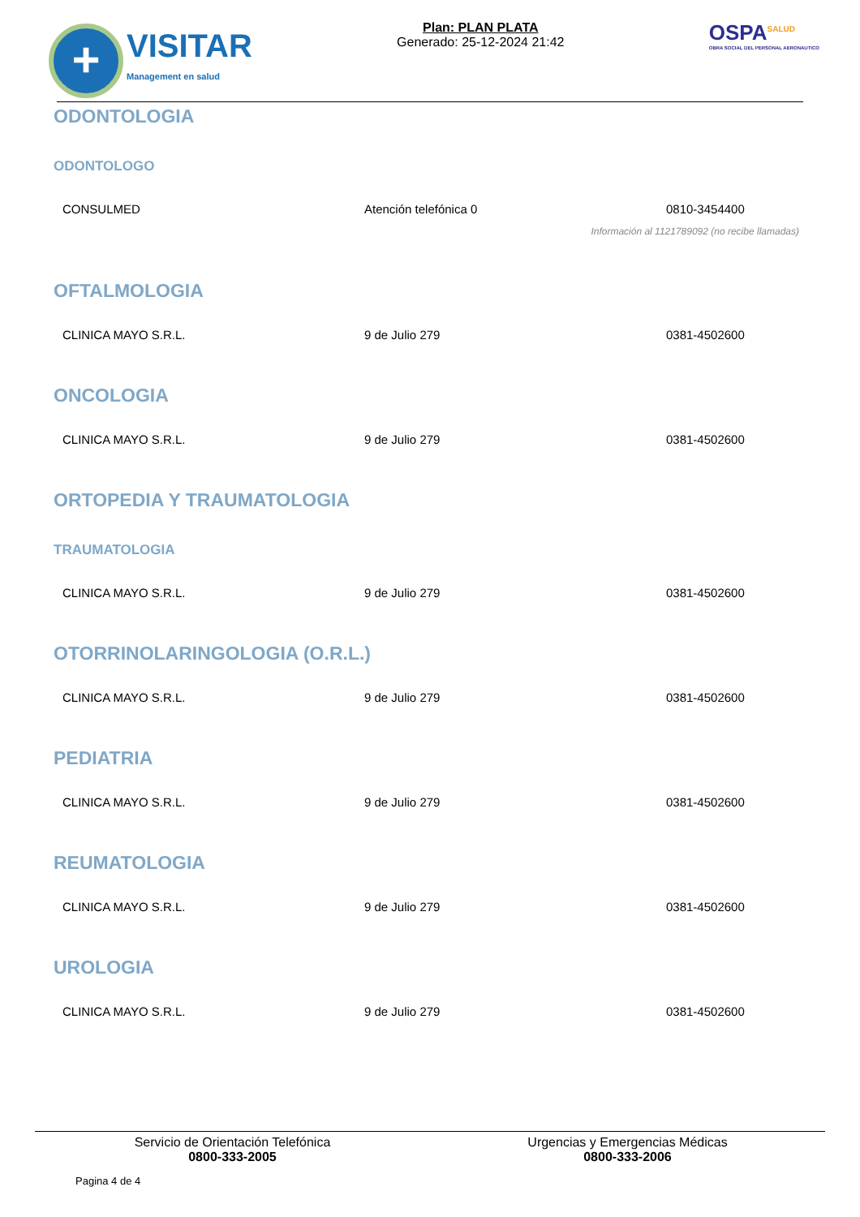+
VISITAR
Management en salud
Plan: PLAN PLATA
Generado: 25-12-2024 21:42
OSPA<sup>SALUD</sup>
OBRA SOCIAL DEL PERSONAL AERONAUTICO
ODONTOLOGIA
ODONTOLOGO
| CONSULMED | Atención telefónica 0 | 0810-3454400 |
| Información al 1121789092 (no recibe llamadas) | | |
OFTALMOLOGIA
| CLINICA MAYO S.R.L. | 9 de Julio 279 | 0381-4502600 |
ONCOLOGIA
| CLINICA MAYO S.R.L. | 9 de Julio 279 | 0381-4502600 |
ORTOPEDIA Y TRAUMATOLOGIA
TRAUMATOLOGIA
| CLINICA MAYO S.R.L. | 9 de Julio 279 | 0381-4502600 |
OTORRINOLARINGOLOGIA (O.R.L.)
| CLINICA MAYO S.R.L. | 9 de Julio 279 | 0381-4502600 |
PEDIATRIA
| CLINICA MAYO S.R.L. | 9 de Julio 279 | 0381-4502600 |
REUMATOLOGIA
| CLINICA MAYO S.R.L. | 9 de Julio 279 | 0381-4502600 |
UROLOGIA
| CLINICA MAYO S.R.L. | 9 de Julio 279 | 0381-4502600 |
Servicio de Orientación Telefónica
0800-333-2005
Urgencias y Emergencias Médicas
0800-333-2006
Pagina 4 de 4